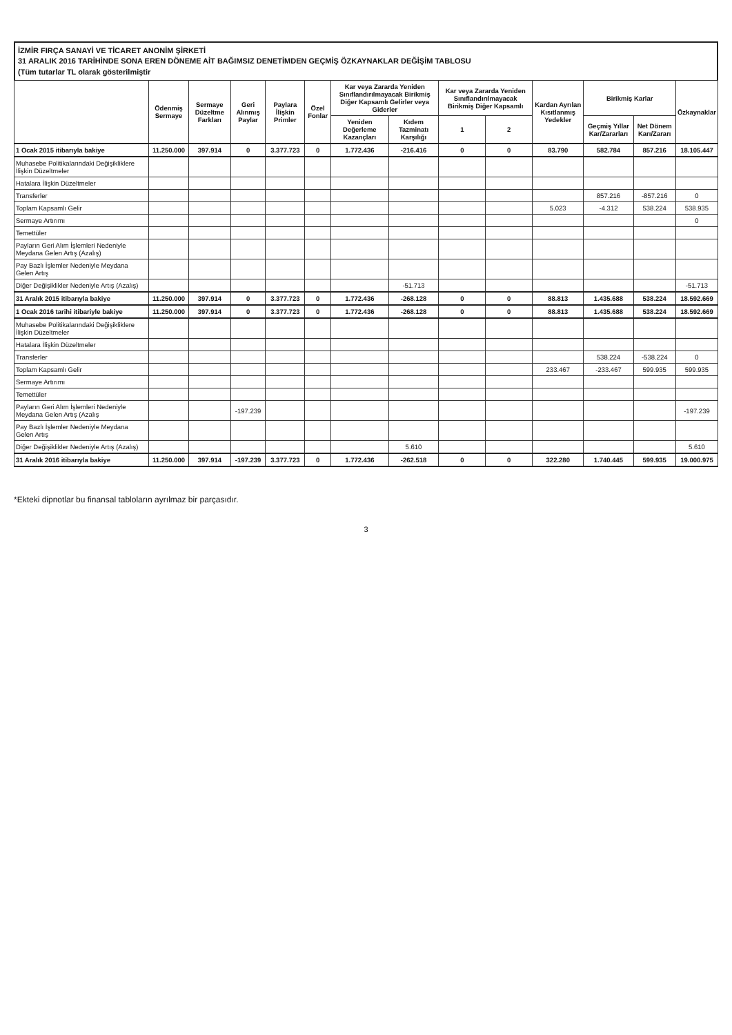İZMİR FIRÇA SANAYİ VE TİCARET ANONİM ŞİRKETİ
31 ARALIK 2016 TARİHİNDE SONA EREN DÖNEME AİT BAĞIMSIZ DENETİMDEN GEÇMİŞ ÖZKAYNAKLAR DEĞİŞİM TABLOSU
(Tüm tutarlar TL olarak gösterilmiştir
| | Ödenmiş Sermaye | Sermaye Düzeltme Farkları | Geri Alınmış Paylar | Paylara İlişkin Primler | Özel Fonlar | Kar veya Zararda Yeniden Sınıflandırılmayacak Birikmiş Diğer Kapsamlı Gelirler veya Giderler | | Kar veya Zararda Yeniden Sınıflandırılmayacak Birikmiş Diğer Kapsamlı | | Kardan Ayrılan Kısıtlanmış Yedekler | Birikmiş Karlar | | Özkaynaklar |
| --- | --- | --- | --- | --- | --- | --- | --- | --- | --- | --- | --- | --- | --- |
| | | | | | | Yeniden Değerleme Kazançları | Kıdem Tazminatı Karşılığı | 1 | 2 | | Geçmiş Yıllar Kar/Zararları | Net Dönem Karı/Zararı | |
| 1 Ocak 2015 itibarıyla bakiye | 11.250.000 | 397.914 | 0 | 3.377.723 | 0 | 1.772.436 | -216.416 | 0 | 0 | 83.790 | 582.784 | 857.216 | 18.105.447 |
| Muhasebe Politikalarındaki Değişikliklere İlişkin Düzeltmeler | | | | | | | | | | | | | |
| Hatalara İlişkin Düzeltmeler | | | | | | | | | | | | | |
| Transferler | | | | | | | | | | | 857.216 | -857.216 | 0 |
| Toplam Kapsamlı Gelir | | | | | | | | | | 5.023 | -4.312 | 538.224 | 538.935 |
| Sermaye Artırımı | | | | | | | | | | | | | 0 |
| Temettüler | | | | | | | | | | | | | |
| Payların Geri Alım İşlemleri Nedeniyle Meydana Gelen Artış (Azalış) | | | | | | | | | | | | | |
| Pay Bazlı İşlemler Nedeniyle Meydana Gelen Artış | | | | | | | | | | | | | |
| Diğer Değişiklikler Nedeniyle Artış (Azalış) | | | | | | | -51.713 | | | | | | -51.713 |
| 31 Aralık 2015 itibarıyla bakiye | 11.250.000 | 397.914 | 0 | 3.377.723 | 0 | 1.772.436 | -268.128 | 0 | 0 | 88.813 | 1.435.688 | 538.224 | 18.592.669 |
| 1 Ocak 2016 tarihi itibariyle bakiye | 11.250.000 | 397.914 | 0 | 3.377.723 | 0 | 1.772.436 | -268.128 | 0 | 0 | 88.813 | 1.435.688 | 538.224 | 18.592.669 |
| Muhasebe Politikalarındaki Değişikliklere İlişkin Düzeltmeler | | | | | | | | | | | | | |
| Hatalara İlişkin Düzeltmeler | | | | | | | | | | | | | |
| Transferler | | | | | | | | | | | 538.224 | -538.224 | 0 |
| Toplam Kapsamlı Gelir | | | | | | | | | | 233.467 | -233.467 | 599.935 | 599.935 |
| Sermaye Artırımı | | | | | | | | | | | | | |
| Temettüler | | | | | | | | | | | | | |
| Payların Geri Alım İşlemleri Nedeniyle Meydana Gelen Artış (Azalış | | | -197.239 | | | | | | | | | | -197.239 |
| Pay Bazlı İşlemler Nedeniyle Meydana Gelen Artış | | | | | | | | | | | | | |
| Diğer Değişiklikler Nedeniyle Artış (Azalış) | | | | | | | 5.610 | | | | | | 5.610 |
| 31 Aralık 2016 itibarıyla bakiye | 11.250.000 | 397.914 | -197.239 | 3.377.723 | 0 | 1.772.436 | -262.518 | 0 | 0 | 322.280 | 1.740.445 | 599.935 | 19.000.975 |
*Ekteki dipnotlar bu finansal tabloların ayrılmaz bir parçasıdır.
3